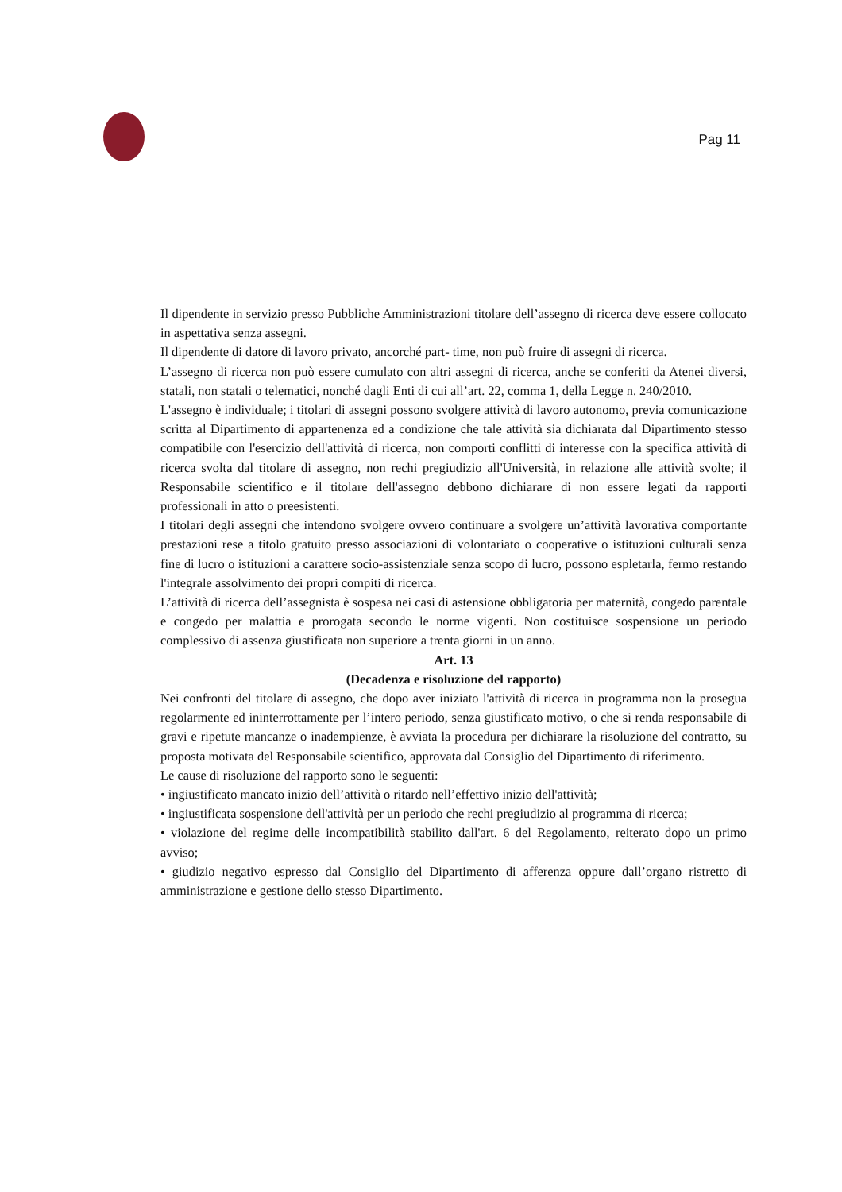Pag 11
Il dipendente in servizio presso Pubbliche Amministrazioni titolare dell’assegno di ricerca deve essere collocato in aspettativa senza assegni.
Il dipendente di datore di lavoro privato, ancorché part- time, non può fruire di assegni di ricerca.
L’assegno di ricerca non può essere cumulato con altri assegni di ricerca, anche se conferiti da Atenei diversi, statali, non statali o telematici, nonché dagli Enti di cui all’art. 22, comma 1, della Legge n. 240/2010.
L'assegno è individuale; i titolari di assegni possono svolgere attività di lavoro autonomo, previa comunicazione scritta al Dipartimento di appartenenza ed a condizione che tale attività sia dichiarata dal Dipartimento stesso compatibile con l'esercizio dell'attività di ricerca, non comporti conflitti di interesse con la specifica attività di ricerca svolta dal titolare di assegno, non rechi pregiudizio all'Università, in relazione alle attività svolte; il Responsabile scientifico e il titolare dell'assegno debbono dichiarare di non essere legati da rapporti professionali in atto o preesistenti.
I titolari degli assegni che intendono svolgere ovvero continuare a svolgere un’attività lavorativa comportante prestazioni rese a titolo gratuito presso associazioni di volontariato o cooperative o istituzioni culturali senza fine di lucro o istituzioni a carattere socio-assistenziale senza scopo di lucro, possono espletarla, fermo restando l'integrale assolvimento dei propri compiti di ricerca.
L’attività di ricerca dell’assegnista è sospesa nei casi di astensione obbligatoria per maternità, congedo parentale e congedo per malattia e prorogata secondo le norme vigenti. Non costituisce sospensione un periodo complessivo di assenza giustificata non superiore a trenta giorni in un anno.
Art. 13
(Decadenza e risoluzione del rapporto)
Nei confronti del titolare di assegno, che dopo aver iniziato l'attività di ricerca in programma non la prosegua regolarmente ed ininterrottamente per l’intero periodo, senza giustificato motivo, o che si renda responsabile di gravi e ripetute mancanze o inadempienze, è avviata la procedura per dichiarare la risoluzione del contratto, su proposta motivata del Responsabile scientifico, approvata dal Consiglio del Dipartimento di riferimento.
Le cause di risoluzione del rapporto sono le seguenti:
• ingiustificato mancato inizio dell’attività o ritardo nell’effettivo inizio dell'attività;
• ingiustificata sospensione dell'attività per un periodo che rechi pregiudizio al programma di ricerca;
• violazione del regime delle incompatibilità stabilito dall'art. 6 del Regolamento, reiterato dopo un primo avviso;
• giudizio negativo espresso dal Consiglio del Dipartimento di afferenza oppure dall’organo ristretto di amministrazione e gestione dello stesso Dipartimento.